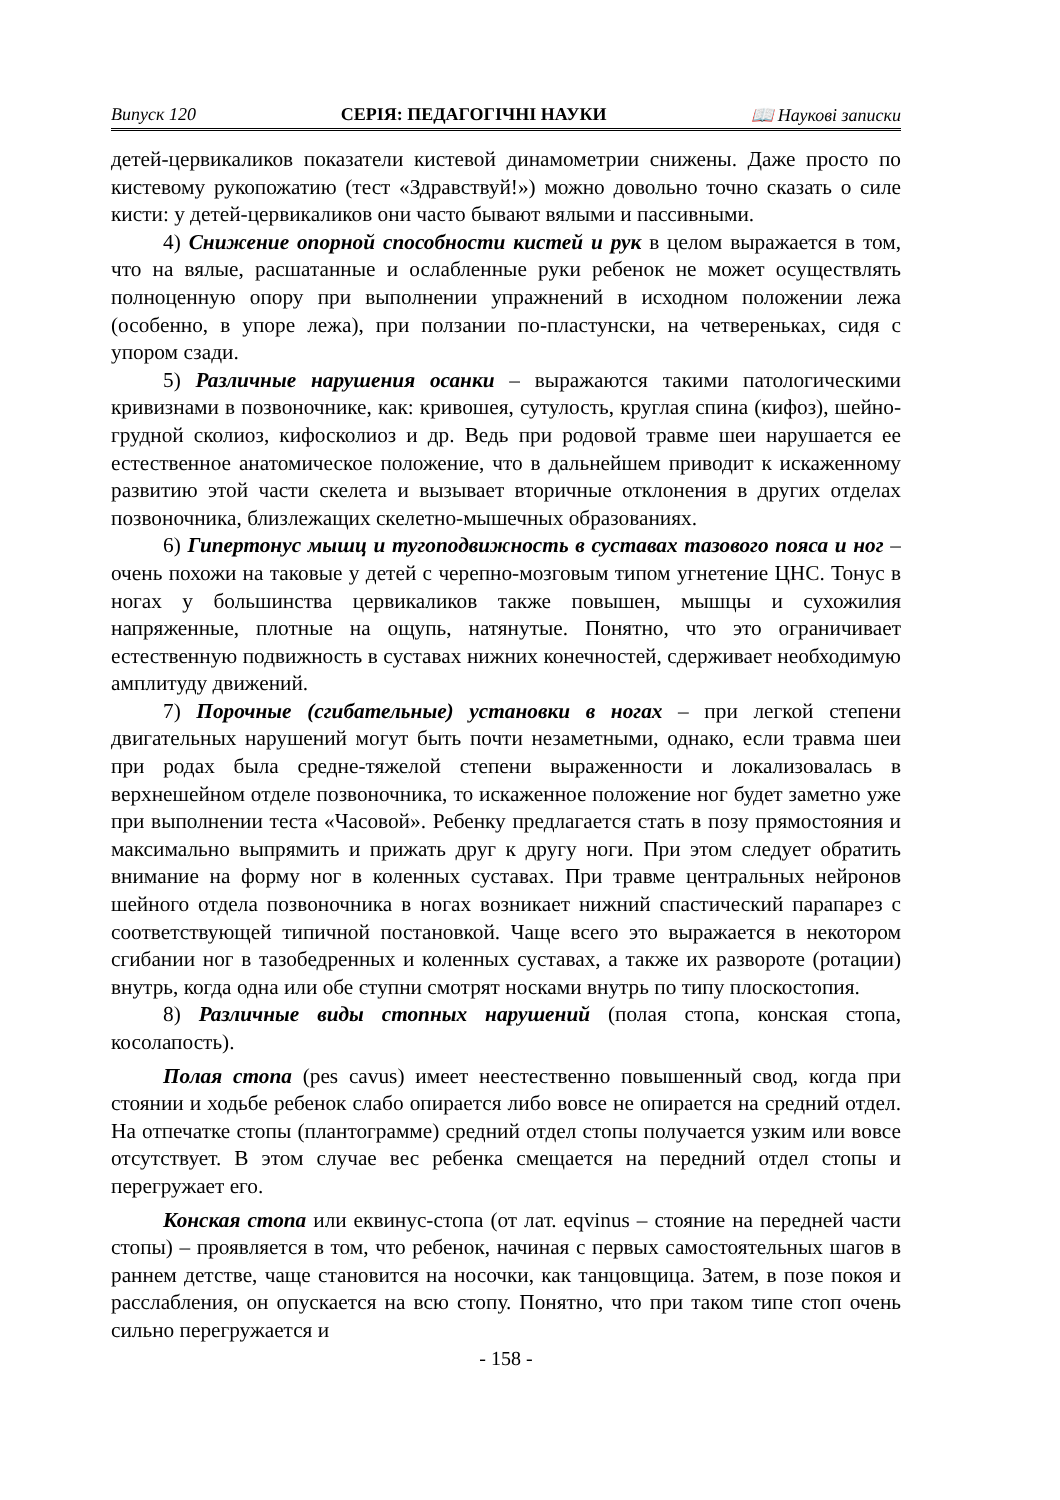Випуск 120 СЕРІЯ: ПЕДАГОГІЧНІ НАУКИ 📖 Наукові записки
детей-цервикаликов показатели кистевой динамометрии снижены. Даже просто по кистевому рукопожатию (тест «Здравствуй!») можно довольно точно сказать о силе кисти: у детей-цервикаликов они часто бывают вялыми и пассивными.
4) Снижение опорной способности кистей и рук в целом выражается в том, что на вялые, расшатанные и ослабленные руки ребенок не может осуществлять полноценную опору при выполнении упражнений в исходном положении лежа (особенно, в упоре лежа), при ползании по-пластунски, на четвереньках, сидя с упором сзади.
5) Различные нарушения осанки – выражаются такими патологическими кривизнами в позвоночнике, как: кривошея, сутулость, круглая спина (кифоз), шейно-грудной сколиоз, кифосколиоз и др. Ведь при родовой травме шеи нарушается ее естественное анатомическое положение, что в дальнейшем приводит к искаженному развитию этой части скелета и вызывает вторичные отклонения в других отделах позвоночника, близлежащих скелетно-мышечных образованиях.
6) Гипертонус мышц и тугоподвижность в суставах тазового пояса и ног – очень похожи на таковые у детей с черепно-мозговым типом угнетение ЦНС. Тонус в ногах у большинства цервикаликов также повышен, мышцы и сухожилия напряженные, плотные на ощупь, натянутые. Понятно, что это ограничивает естественную подвижность в суставах нижних конечностей, сдерживает необходимую амплитуду движений.
7) Порочные (сгибательные) установки в ногах – при легкой степени двигательных нарушений могут быть почти незаметными, однако, если травма шеи при родах была средне-тяжелой степени выраженности и локализовалась в верхнешейном отделе позвоночника, то искаженное положение ног будет заметно уже при выполнении теста «Часовой». Ребенку предлагается стать в позу прямостояния и максимально выпрямить и прижать друг к другу ноги. При этом следует обратить внимание на форму ног в коленных суставах. При травме центральных нейронов шейного отдела позвоночника в ногах возникает нижний спастический парапарез с соответствующей типичной постановкой. Чаще всего это выражается в некотором сгибании ног в тазобедренных и коленных суставах, а также их развороте (ротации) внутрь, когда одна или обе ступни смотрят носками внутрь по типу плоскостопия.
8) Различные виды стопных нарушений (полая стопа, конская стопа, косолапость).
Полая стопа (pes cavus) имеет неестественно повышенный свод, когда при стоянии и ходьбе ребенок слабо опирается либо вовсе не опирается на средний отдел. На отпечатке стопы (плантограмме) средний отдел стопы получается узким или вовсе отсутствует. В этом случае вес ребенка смещается на передний отдел стопы и перегружает его.
Конская стопа или еквинус-стопа (от лат. eqvinus – стояние на передней части стопы) – проявляется в том, что ребенок, начиная с первых самостоятельных шагов в раннем детстве, чаще становится на носочки, как танцовщица. Затем, в позе покоя и расслабления, он опускается на всю стопу. Понятно, что при таком типе стоп очень сильно перегружается и
- 158 -